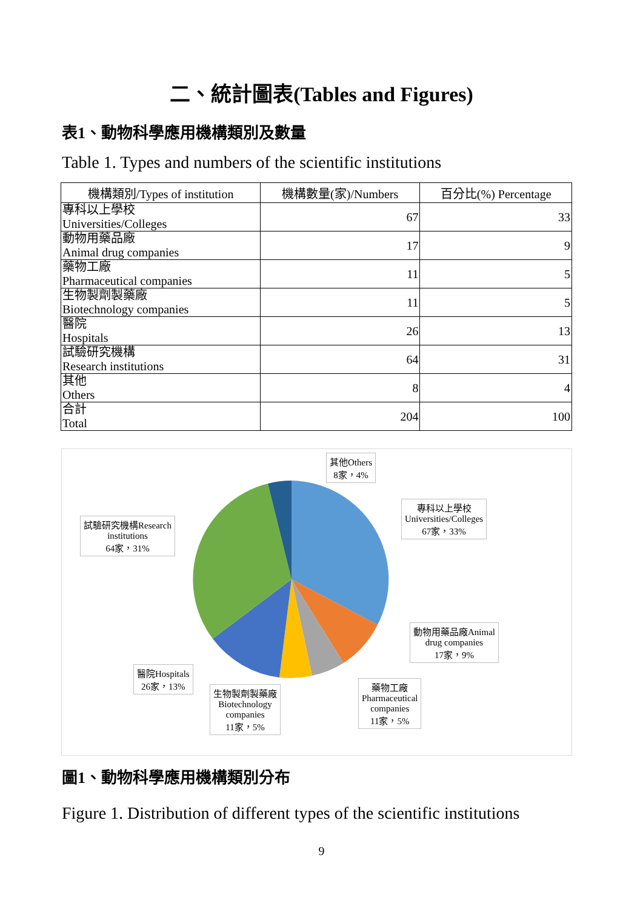二、統計圖表(Tables and Figures)
表1、動物科學應用機構類別及數量
Table 1. Types and numbers of the scientific institutions
| 機構類別/Types of institution | 機構數量(家)/Numbers | 百分比(%) Percentage |
| --- | --- | --- |
| 專科以上學校 Universities/Colleges | 67 | 33 |
| 動物用藥品廠 Animal drug companies | 17 | 9 |
| 藥物工廠 Pharmaceutical companies | 11 | 5 |
| 生物製劑製藥廠 Biotechnology companies | 11 | 5 |
| 醫院 Hospitals | 26 | 13 |
| 試驗研究機構 Research institutions | 64 | 31 |
| 其他 Others | 8 | 4 |
| 合計 Total | 204 | 100 |
其他Others
8家，4%
專科以上學校
Universities/Colleges
67家，33%
試驗研究機構Research
institutions
64家，31%
動物用藥品廠Animal
drug companies
17家，9%
醫院Hospitals
26家，13%
生物製劑製藥廠
Biotechnology
companies
11家，5%
藥物工廠
Pharmaceutical
companies
11家，5%
圖1、動物科學應用機構類別分布
Figure 1. Distribution of different types of the scientific institutions
9